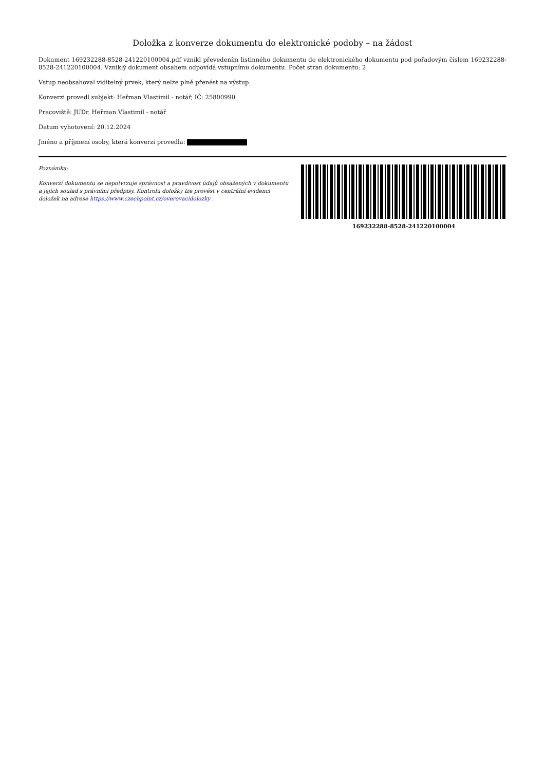Doložka z konverze dokumentu do elektronické podoby – na žádost
Dokument 169232288-8528-241220100004.pdf vznikl převedením listinného dokumentu do elektronického dokumentu pod pořadovým číslem 169232288-8528-241220100004. Vzniklý dokument obsahem odpovídá vstupnímu dokumentu. Počet stran dokumentu: 2
Vstup neobsahoval viditelný prvek, který nelze plně přenést na výstup.
Konverzi provedl subjekt: Heřman Vlastimil - notář, IČ: 25800990
Pracoviště: JUDr. Heřman Vlastimil - notář
Datum vyhotovení: 20.12.2024
Jméno a příjmení osoby, která konverzi provedla:
Poznámka:
Konverzí dokumentu se nepotvrzuje správnost a pravdivost údajů obsažených v dokumentu a jejich soulad s právními předpisy. Kontrolu doložky lze provést v centrální evidenci doložek na adrese https://www.czechpoint.cz/overovacidolozky .
169232288-8528-241220100004